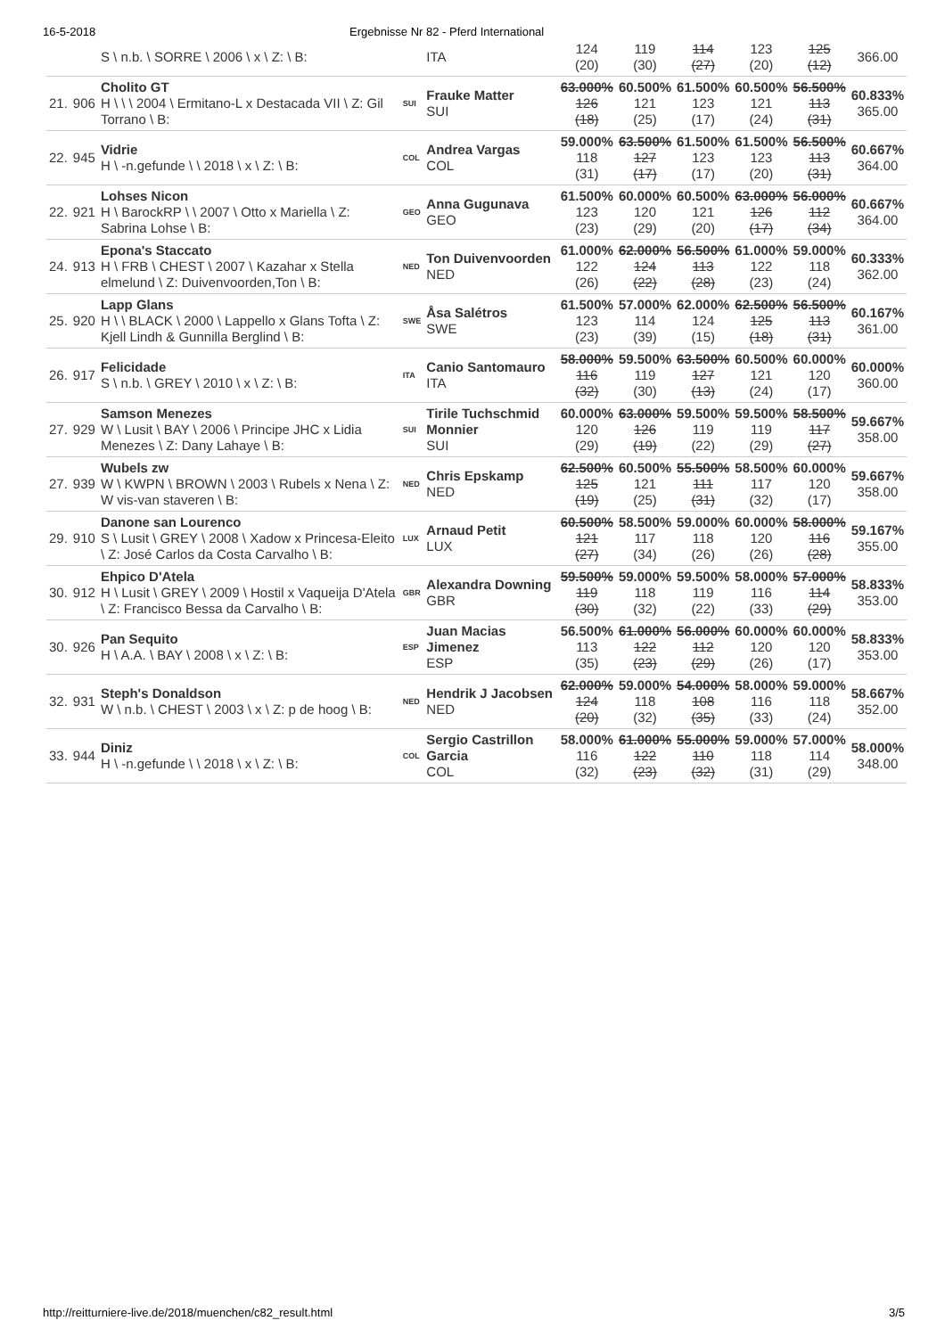16-5-2018 Ergebnisse Nr 82 - Pferd International
| | | S \ n.b. \ SORRE \ 2006 \ x \ Z: \ B: | | ITA | 124 (20) | 119 (30) | 114 (27) | 123 (20) | 125 (12) | 366.00 |
| 21. | 906 | Cholito GT H \ \ \ 2004 \ Ermitano-L x Destacada VII \ Z: Gil Torrano \ B: | SUI | Frauke Matter SUI | 63.000% 126 (18) | 60.500% 121 (25) | 61.500% 123 (17) | 60.500% 121 (24) | 56.500% 113 (31) | 60.833% 365.00 |
| 22. | 945 | Vidrie H \ -n.gefunde \ \ 2018 \ x \ Z: \ B: | COL | Andrea Vargas COL | 59.000% 118 (31) | 63.500% 127 (17) | 61.500% 123 (17) | 61.500% 123 (20) | 56.500% 113 (31) | 60.667% 364.00 |
| 22. | 921 | Lohses Nicon H \ BarockRP \ \ 2007 \ Otto x Mariella \ Z: Sabrina Lohse \ B: | GEO | Anna Gugunava GEO | 61.500% 123 (23) | 60.000% 120 (29) | 60.500% 121 (20) | 63.000% 126 (17) | 56.000% 112 (34) | 60.667% 364.00 |
| 24. | 913 | Epona's Staccato H \ FRB \ CHEST \ 2007 \ Kazahar x Stella elmelund \ Z: Duivenvoorden,Ton \ B: | NED | Ton Duivenvoorden NED | 61.000% 122 (26) | 62.000% 124 (22) | 56.500% 113 (28) | 61.000% 122 (23) | 59.000% 118 (24) | 60.333% 362.00 |
| 25. | 920 | Lapp Glans H \ \ BLACK \ 2000 \ Lappello x Glans Tofta \ Z: Kjell Lindh & Gunnilla Berglind \ B: | SWE | Åsa Salétros SWE | 61.500% 123 (23) | 57.000% 114 (39) | 62.000% 124 (15) | 62.500% 125 (18) | 56.500% 113 (31) | 60.167% 361.00 |
| 26. | 917 | Felicidade S \ n.b. \ GREY \ 2010 \ x \ Z: \ B: | ITA | Canio Santomauro ITA | 58.000% 116 (32) | 59.500% 119 (30) | 63.500% 127 (13) | 60.500% 121 (24) | 60.000% 120 (17) | 60.000% 360.00 |
| 27. | 929 | Samson Menezes W \ Lusit \ BAY \ 2006 \ Principe JHC x Lidia Menezes \ Z: Dany Lahaye \ B: | SUI | Tirile Tuchschmid Monnier SUI | 60.000% 120 (29) | 63.000% 126 (19) | 59.500% 119 (22) | 59.500% 119 (29) | 58.500% 117 (27) | 59.667% 358.00 |
| 27. | 939 | Wubels zw W \ KWPN \ BROWN \ 2003 \ Rubels x Nena \ Z: W vis-van staveren \ B: | NED | Chris Epskamp NED | 62.500% 125 (19) | 60.500% 121 (25) | 55.500% 111 (31) | 58.500% 117 (32) | 60.000% 120 (17) | 59.667% 358.00 |
| 29. | 910 | Danone san Lourenco S \ Lusit \ GREY \ 2008 \ Xadow x Princesa-Eleito \ Z: José Carlos da Costa Carvalho \ B: | LUX | Arnaud Petit LUX | 60.500% 121 (27) | 58.500% 117 (34) | 59.000% 118 (26) | 60.000% 120 (26) | 58.000% 116 (28) | 59.167% 355.00 |
| 30. | 912 | Ehpico D'Atela H \ Lusit \ GREY \ 2009 \ Hostil x Vaqueija D'Atela \ Z: Francisco Bessa da Carvalho \ B: | GBR | Alexandra Downing GBR | 59.500% 119 (30) | 59.000% 118 (32) | 59.500% 119 (22) | 58.000% 116 (33) | 57.000% 114 (29) | 58.833% 353.00 |
| 30. | 926 | Pan Sequito H \ A.A. \ BAY \ 2008 \ x \ Z: \ B: | ESP | Juan Macias Jimenez ESP | 56.500% 113 (35) | 61.000% 122 (23) | 56.000% 112 (29) | 60.000% 120 (26) | 60.000% 120 (17) | 58.833% 353.00 |
| 32. | 931 | Steph's Donaldson W \ n.b. \ CHEST \ 2003 \ x \ Z: p de hoog \ B: | NED | Hendrik J Jacobsen NED | 62.000% 124 (20) | 59.000% 118 (32) | 54.000% 108 (35) | 58.000% 116 (33) | 59.000% 118 (24) | 58.667% 352.00 |
| 33. | 944 | Diniz H \ -n.gefunde \ \ 2018 \ x \ Z: \ B: | COL | Sergio Castrillon Garcia COL | 58.000% 116 (32) | 61.000% 122 (23) | 55.000% 110 (32) | 59.000% 118 (31) | 57.000% 114 (29) | 58.000% 348.00 |
http://reitturniere-live.de/2018/muenchen/c82_result.html 3/5